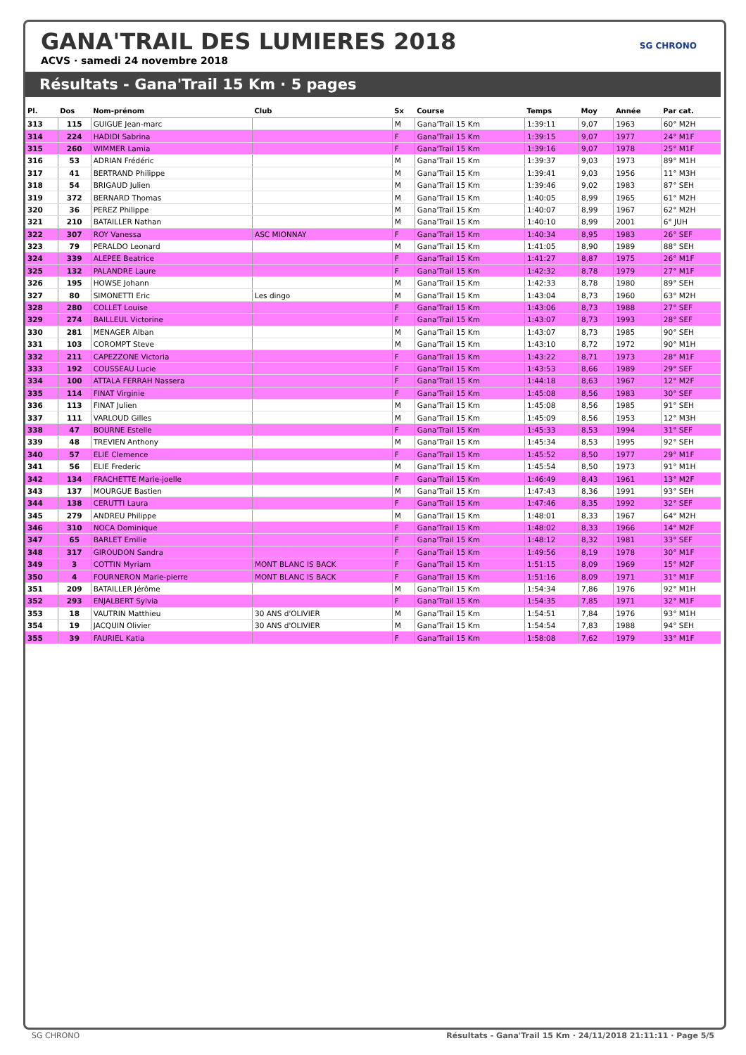GANA'TRAIL DES LUMIERES 2018
ACVS · samedi 24 novembre 2018
SG CHRONO
Résultats - Gana'Trail 15 Km · 5 pages
| Pl. | Dos | Nom-prénom | Club | Sx | Course | Temps | Moy | Année | Par cat. |
| --- | --- | --- | --- | --- | --- | --- | --- | --- | --- |
| 313 | 115 | GUIGUE Jean-marc | | M | Gana'Trail 15 Km | 1:39:11 | 9,07 | 1963 | 60° M2H |
| 314 | 224 | HADIDI Sabrina | | F | Gana'Trail 15 Km | 1:39:15 | 9,07 | 1977 | 24° M1F |
| 315 | 260 | WIMMER Lamia | | F | Gana'Trail 15 Km | 1:39:16 | 9,07 | 1978 | 25° M1F |
| 316 | 53 | ADRIAN Frédéric | | M | Gana'Trail 15 Km | 1:39:37 | 9,03 | 1973 | 89° M1H |
| 317 | 41 | BERTRAND Philippe | | M | Gana'Trail 15 Km | 1:39:41 | 9,03 | 1956 | 11° M3H |
| 318 | 54 | BRIGAUD Julien | | M | Gana'Trail 15 Km | 1:39:46 | 9,02 | 1983 | 87° SEH |
| 319 | 372 | BERNARD Thomas | | M | Gana'Trail 15 Km | 1:40:05 | 8,99 | 1965 | 61° M2H |
| 320 | 36 | PEREZ Philippe | | M | Gana'Trail 15 Km | 1:40:07 | 8,99 | 1967 | 62° M2H |
| 321 | 210 | BATAILLER Nathan | | M | Gana'Trail 15 Km | 1:40:10 | 8,99 | 2001 | 6° JUH |
| 322 | 307 | ROY Vanessa | ASC MIONNAY | F | Gana'Trail 15 Km | 1:40:34 | 8,95 | 1983 | 26° SEF |
| 323 | 79 | PERALDO Leonard | | M | Gana'Trail 15 Km | 1:41:05 | 8,90 | 1989 | 88° SEH |
| 324 | 339 | ALEPEE Beatrice | | F | Gana'Trail 15 Km | 1:41:27 | 8,87 | 1975 | 26° M1F |
| 325 | 132 | PALANDRE Laure | | F | Gana'Trail 15 Km | 1:42:32 | 8,78 | 1979 | 27° M1F |
| 326 | 195 | HOWSE Johann | | M | Gana'Trail 15 Km | 1:42:33 | 8,78 | 1980 | 89° SEH |
| 327 | 80 | SIMONETTI Eric | Les dingo | M | Gana'Trail 15 Km | 1:43:04 | 8,73 | 1960 | 63° M2H |
| 328 | 280 | COLLET Louise | | F | Gana'Trail 15 Km | 1:43:06 | 8,73 | 1988 | 27° SEF |
| 329 | 274 | BAILLEUL Victorine | | F | Gana'Trail 15 Km | 1:43:07 | 8,73 | 1993 | 28° SEF |
| 330 | 281 | MENAGER Alban | | M | Gana'Trail 15 Km | 1:43:07 | 8,73 | 1985 | 90° SEH |
| 331 | 103 | COROMPT Steve | | M | Gana'Trail 15 Km | 1:43:10 | 8,72 | 1972 | 90° M1H |
| 332 | 211 | CAPEZZONE Victoria | | F | Gana'Trail 15 Km | 1:43:22 | 8,71 | 1973 | 28° M1F |
| 333 | 192 | COUSSEAU Lucie | | F | Gana'Trail 15 Km | 1:43:53 | 8,66 | 1989 | 29° SEF |
| 334 | 100 | ATTALA FERRAH Nassera | | F | Gana'Trail 15 Km | 1:44:18 | 8,63 | 1967 | 12° M2F |
| 335 | 114 | FINAT Virginie | | F | Gana'Trail 15 Km | 1:45:08 | 8,56 | 1983 | 30° SEF |
| 336 | 113 | FINAT Julien | | M | Gana'Trail 15 Km | 1:45:08 | 8,56 | 1985 | 91° SEH |
| 337 | 111 | VARLOUD Gilles | | M | Gana'Trail 15 Km | 1:45:09 | 8,56 | 1953 | 12° M3H |
| 338 | 47 | BOURNE Estelle | | F | Gana'Trail 15 Km | 1:45:33 | 8,53 | 1994 | 31° SEF |
| 339 | 48 | TREVIEN Anthony | | M | Gana'Trail 15 Km | 1:45:34 | 8,53 | 1995 | 92° SEH |
| 340 | 57 | ELIE Clemence | | F | Gana'Trail 15 Km | 1:45:52 | 8,50 | 1977 | 29° M1F |
| 341 | 56 | ELIE Frederic | | M | Gana'Trail 15 Km | 1:45:54 | 8,50 | 1973 | 91° M1H |
| 342 | 134 | FRACHETTE Marie-joelle | | F | Gana'Trail 15 Km | 1:46:49 | 8,43 | 1961 | 13° M2F |
| 343 | 137 | MOURGUE Bastien | | M | Gana'Trail 15 Km | 1:47:43 | 8,36 | 1991 | 93° SEH |
| 344 | 138 | CERUTTI Laura | | F | Gana'Trail 15 Km | 1:47:46 | 8,35 | 1992 | 32° SEF |
| 345 | 279 | ANDREU Philippe | | M | Gana'Trail 15 Km | 1:48:01 | 8,33 | 1967 | 64° M2H |
| 346 | 310 | NOCA Dominique | | F | Gana'Trail 15 Km | 1:48:02 | 8,33 | 1966 | 14° M2F |
| 347 | 65 | BARLET Emilie | | F | Gana'Trail 15 Km | 1:48:12 | 8,32 | 1981 | 33° SEF |
| 348 | 317 | GIROUDON Sandra | | F | Gana'Trail 15 Km | 1:49:56 | 8,19 | 1978 | 30° M1F |
| 349 | 3 | COTTIN Myriam | MONT BLANC IS BACK | F | Gana'Trail 15 Km | 1:51:15 | 8,09 | 1969 | 15° M2F |
| 350 | 4 | FOURNERON Marie-pierre | MONT BLANC IS BACK | F | Gana'Trail 15 Km | 1:51:16 | 8,09 | 1971 | 31° M1F |
| 351 | 209 | BATAILLER Jérôme | | M | Gana'Trail 15 Km | 1:54:34 | 7,86 | 1976 | 92° M1H |
| 352 | 293 | ENJALBERT Sylvia | | F | Gana'Trail 15 Km | 1:54:35 | 7,85 | 1971 | 32° M1F |
| 353 | 18 | VAUTRIN Matthieu | 30 ANS d'OLIVIER | M | Gana'Trail 15 Km | 1:54:51 | 7,84 | 1976 | 93° M1H |
| 354 | 19 | JACQUIN Olivier | 30 ANS d'OLIVIER | M | Gana'Trail 15 Km | 1:54:54 | 7,83 | 1988 | 94° SEH |
| 355 | 39 | FAURIEL Katia | | F | Gana'Trail 15 Km | 1:58:08 | 7,62 | 1979 | 33° M1F |
SG CHRONO Résultats - Gana'Trail 15 Km · 24/11/2018 21:11:11 · Page 5/5